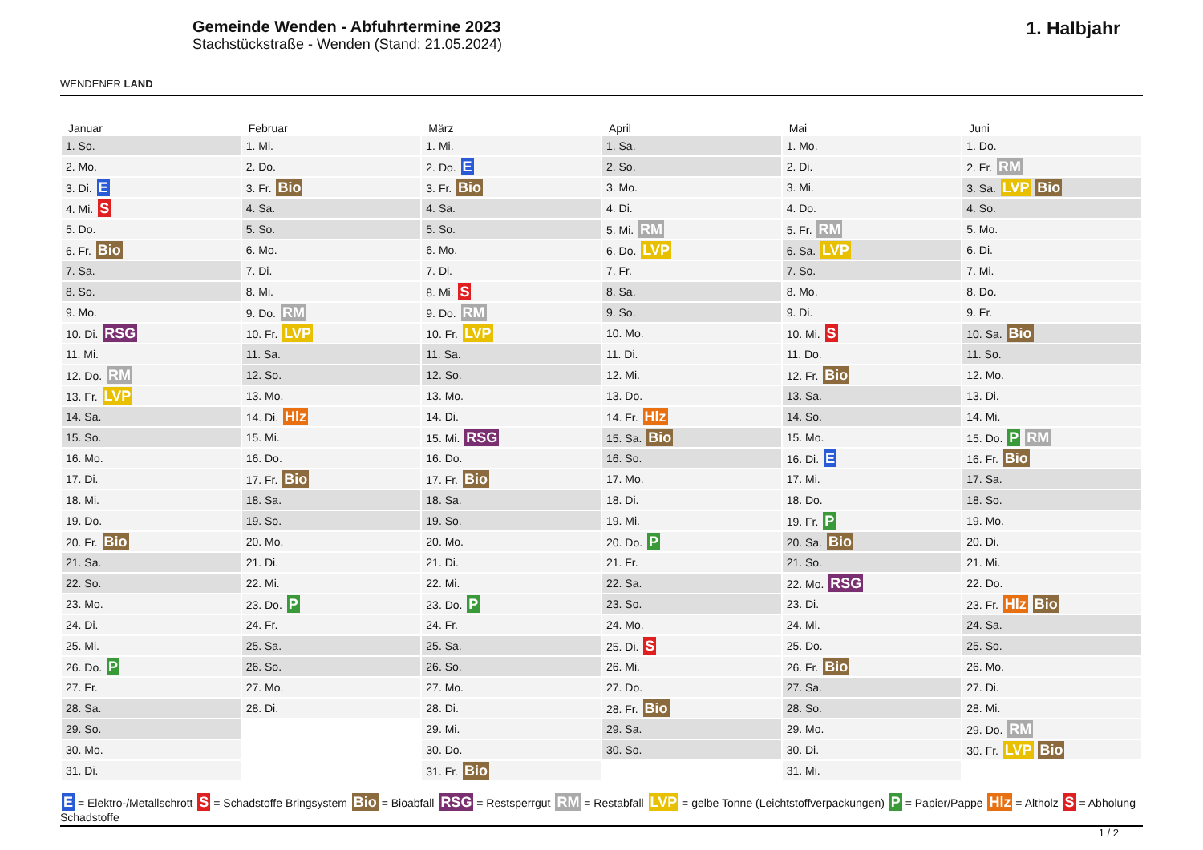WENDENER LAND
Gemeinde Wenden - Abfuhrtermine 2023
Stachstückstraße - Wenden (Stand: 21.05.2024)
1. Halbjahr
| Januar | Februar | März | April | Mai | Juni |
| --- | --- | --- | --- | --- | --- |
| 1. So. | 1. Mi. | 1. Mi. | 1. Sa. | 1. Mo. | 1. Do. |
| 2. Mo. | 2. Do. | 2. Do. E | 2. So. | 2. Di. | 2. Fr. RM |
| 3. Di. E | 3. Fr. Bio | 3. Fr. Bio | 3. Mo. | 3. Mi. | 3. Sa. LVP Bio |
| 4. Mi. S | 4. Sa. | 4. Sa. | 4. Di. | 4. Do. | 4. So. |
| 5. Do. | 5. So. | 5. So. | 5. Mi. RM | 5. Fr. RM | 5. Mo. |
| 6. Fr. Bio | 6. Mo. | 6. Mo. | 6. Do. LVP | 6. Sa. LVP | 6. Di. |
| 7. Sa. | 7. Di. | 7. Di. | 7. Fr. | 7. So. | 7. Mi. |
| 8. So. | 8. Mi. | 8. Mi. S | 8. Sa. | 8. Mo. | 8. Do. |
| 9. Mo. | 9. Do. RM | 9. Do. RM | 9. So. | 9. Di. | 9. Fr. |
| 10. Di. RSG | 10. Fr. LVP | 10. Fr. LVP | 10. Mo. | 10. Mi. S | 10. Sa. Bio |
| 11. Mi. | 11. Sa. | 11. Sa. | 11. Di. | 11. Do. | 11. So. |
| 12. Do. RM | 12. So. | 12. So. | 12. Mi. | 12. Fr. Bio | 12. Mo. |
| 13. Fr. LVP | 13. Mo. | 13. Mo. | 13. Do. | 13. Sa. | 13. Di. |
| 14. Sa. | 14. Di. Hlz | 14. Di. | 14. Fr. Hlz | 14. So. | 14. Mi. |
| 15. So. | 15. Mi. | 15. Mi. RSG | 15. Sa. Bio | 15. Mo. | 15. Do. P RM |
| 16. Mo. | 16. Do. | 16. Do. | 16. So. | 16. Di. E | 16. Fr. Bio |
| 17. Di. | 17. Fr. Bio | 17. Fr. Bio | 17. Mo. | 17. Mi. | 17. Sa. |
| 18. Mi. | 18. Sa. | 18. Sa. | 18. Di. | 18. Do. | 18. So. |
| 19. Do. | 19. So. | 19. So. | 19. Mi. | 19. Fr. P | 19. Mo. |
| 20. Fr. Bio | 20. Mo. | 20. Mo. | 20. Do. P | 20. Sa. Bio | 20. Di. |
| 21. Sa. | 21. Di. | 21. Di. | 21. Fr. | 21. So. | 21. Mi. |
| 22. So. | 22. Mi. | 22. Mi. | 22. Sa. | 22. Mo. RSG | 22. Do. |
| 23. Mo. | 23. Do. P | 23. Do. P | 23. So. | 23. Di. | 23. Fr. Hlz Bio |
| 24. Di. | 24. Fr. | 24. Fr. | 24. Mo. | 24. Mi. | 24. Sa. |
| 25. Mi. | 25. Sa. | 25. Sa. | 25. Di. S | 25. Do. | 25. So. |
| 26. Do. P | 26. So. | 26. So. | 26. Mi. | 26. Fr. Bio | 26. Mo. |
| 27. Fr. | 27. Mo. | 27. Mo. | 27. Do. | 27. Sa. | 27. Di. |
| 28. Sa. | 28. Di. | 28. Di. | 28. Fr. Bio | 28. So. | 28. Mi. |
| 29. So. | | 29. Mi. | 29. Sa. | 29. Mo. | 29. Do. RM |
| 30. Mo. | | 30. Do. | 30. So. | 30. Di. | 30. Fr. LVP Bio |
| 31. Di. | | 31. Fr. Bio | | 31. Mi. | |
E = Elektro-/Metallschrott S = Schadstoffe Bringsystem Bio = Bioabfall RSG = Restsperrgut RM = Restabfall LVP = gelbe Tonne (Leichtstoffverpackungen) P = Papier/Pappe Hlz = Altholz S = Abholung Schadstoffe
1 / 2